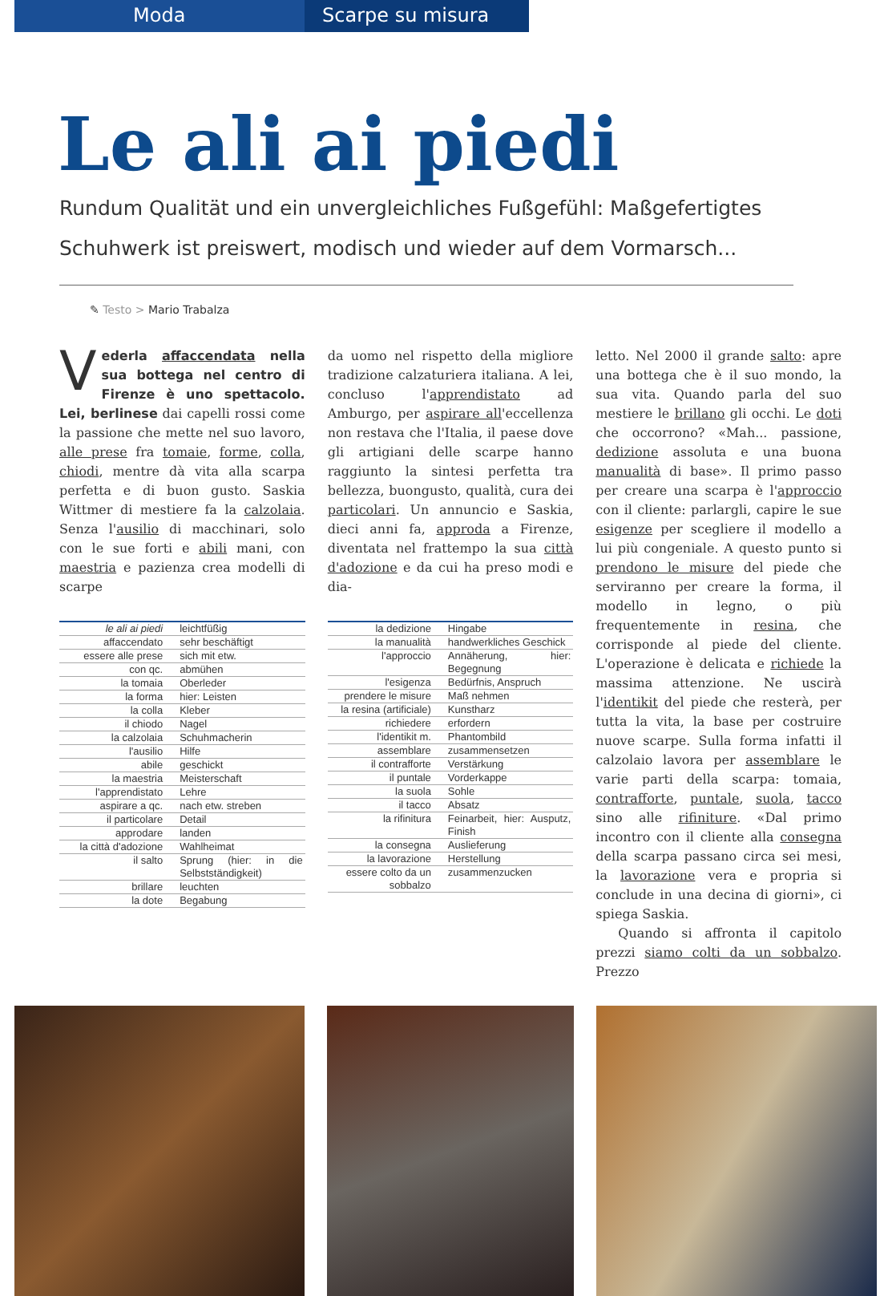Moda Scarpe su misura
Le ali ai piedi
Rundum Qualität und ein unvergleichliches Fußgefühl: Maßgefertigtes Schuhwerk ist preiswert, modisch und wieder auf dem Vormarsch...
✎ Testo > Mario Trabalza
Vederla affaccendata nella sua bottega nel centro di Firenze è uno spettacolo. Lei, berlinese dai capelli rossi come la passione che mette nel suo lavoro, alle prese fra tomaie, forme, colla, chiodi, mentre dà vita alla scarpa perfetta e di buon gusto. Saskia Wittmer di mestiere fa la calzolaia. Senza l'ausilio di macchinari, solo con le sue forti e abili mani, con maestria e pazienza crea modelli di scarpe
| le ali ai piedi | leichtfüßig |
| affaccendato | sehr beschäftigt |
| essere alle prese | sich mit etw. |
| con qc. | abmühen |
| la tomaia | Oberleder |
| la forma | hier: Leisten |
| la colla | Kleber |
| il chiodo | Nagel |
| la calzolaia | Schuhmacherin |
| l'ausilio | Hilfe |
| abile | geschickt |
| la maestria | Meisterschaft |
| l'apprendistato | Lehre |
| aspirare a qc. | nach etw. streben |
| il particolare | Detail |
| approdare | landen |
| la città d'adozione | Wahlheimat |
| il salto | Sprung (hier: in die Selbstständigkeit) |
| brillare | leuchten |
| la dote | Begabung |
da uomo nel rispetto della migliore tradizione calzaturiera italiana. A lei, concluso l'apprendistato ad Amburgo, per aspirare all'eccellenza non restava che l'Italia, il paese dove gli artigiani delle scarpe hanno raggiunto la sintesi perfetta tra bellezza, buongusto, qualità, cura dei particolari. Un annuncio e Saskia, dieci anni fa, approda a Firenze, diventata nel frattempo la sua città d'adozione e da cui ha preso modi e dia-
| la dedizione | Hingabe |
| la manualità | handwerkliches Geschick |
| l'approccio | Annäherung, hier: Begegnung |
| l'esigenza | Bedürfnis, Anspruch |
| prendere le misure | Maß nehmen |
| la resina (artificiale) | Kunstharz |
| richiedere | erfordern |
| l'identikit m. | Phantombild |
| assemblare | zusammensetzen |
| il contrafforte | Verstärkung |
| il puntale | Vorderkappe |
| la suola | Sohle |
| il tacco | Absatz |
| la rifinitura | Feinarbeit, hier: Ausputz, Finish |
| la consegna | Auslieferung |
| la lavorazione | Herstellung |
| essere colto da un sobbalzo | zusammenzucken |
letto. Nel 2000 il grande salto: apre una bottega che è il suo mondo, la sua vita. Quando parla del suo mestiere le brillano gli occhi. Le doti che occorrono? «Mah... passione, dedizione assoluta e una buona manualità di base». Il primo passo per creare una scarpa è l'approccio con il cliente: parlargli, capire le sue esigenze per scegliere il modello a lui più congeniale. A questo punto si prendono le misure del piede che serviranno per creare la forma, il modello in legno, o più frequentemente in resina, che corrisponde al piede del cliente. L'operazione è delicata e richiede la massima attenzione. Ne uscirà l'identikit del piede che resterà, per tutta la vita, la base per costruire nuove scarpe. Sulla forma infatti il calzolaio lavora per assemblare le varie parti della scarpa: tomaia, contrafforte, puntale, suola, tacco sino alle rifiniture. «Dal primo incontro con il cliente alla consegna della scarpa passano circa sei mesi, la lavorazione vera e propria si conclude in una decina di giorni», ci spiega Saskia.
Quando si affronta il capitolo prezzi siamo colti da un sobbalzo. Prezzo